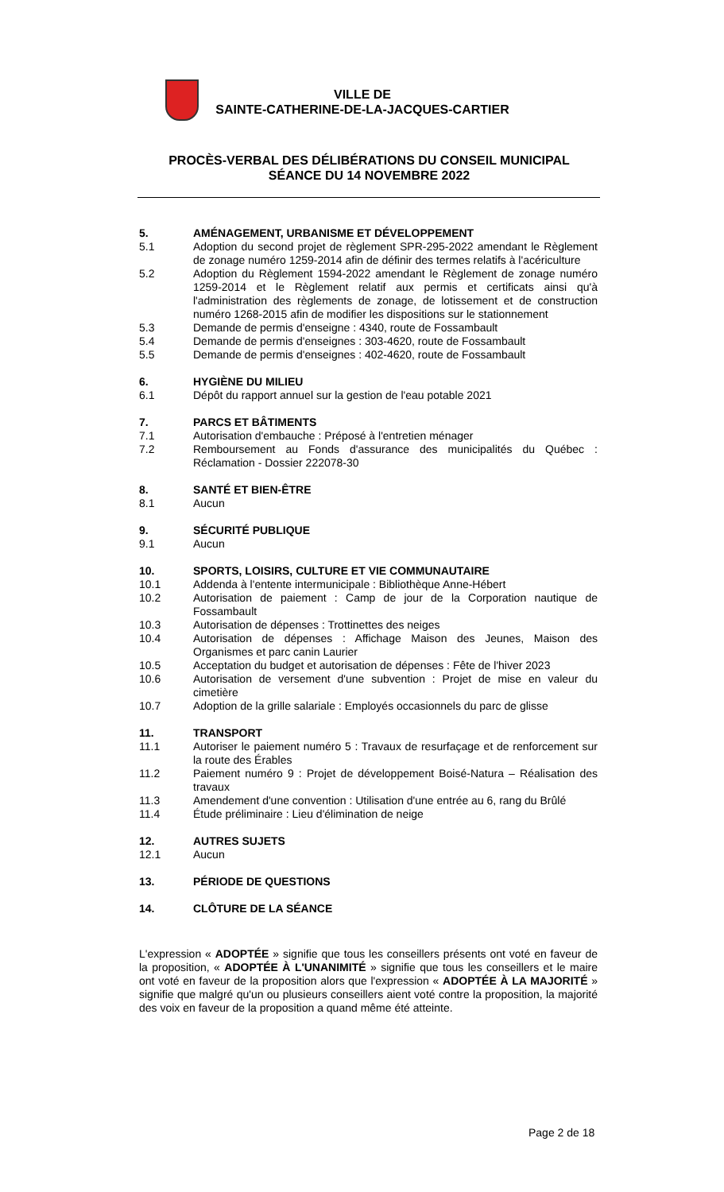VILLE DE
SAINTE-CATHERINE-DE-LA-JACQUES-CARTIER
PROCÈS-VERBAL DES DÉLIBÉRATIONS DU CONSEIL MUNICIPAL
SÉANCE DU 14 NOVEMBRE 2022
5. AMÉNAGEMENT, URBANISME ET DÉVELOPPEMENT
5.1 Adoption du second projet de règlement SPR-295-2022 amendant le Règlement de zonage numéro 1259-2014 afin de définir des termes relatifs à l'acériculture
5.2 Adoption du Règlement 1594-2022 amendant le Règlement de zonage numéro 1259-2014 et le Règlement relatif aux permis et certificats ainsi qu'à l'administration des règlements de zonage, de lotissement et de construction numéro 1268-2015 afin de modifier les dispositions sur le stationnement
5.3 Demande de permis d'enseigne : 4340, route de Fossambault
5.4 Demande de permis d'enseignes : 303-4620, route de Fossambault
5.5 Demande de permis d'enseignes : 402-4620, route de Fossambault
6. HYGIÈNE DU MILIEU
6.1 Dépôt du rapport annuel sur la gestion de l'eau potable 2021
7. PARCS ET BÂTIMENTS
7.1 Autorisation d'embauche : Préposé à l'entretien ménager
7.2 Remboursement au Fonds d'assurance des municipalités du Québec : Réclamation - Dossier 222078-30
8. SANTÉ ET BIEN-ÊTRE
8.1 Aucun
9. SÉCURITÉ PUBLIQUE
9.1 Aucun
10. SPORTS, LOISIRS, CULTURE ET VIE COMMUNAUTAIRE
10.1 Addenda à l'entente intermunicipale : Bibliothèque Anne-Hébert
10.2 Autorisation de paiement : Camp de jour de la Corporation nautique de Fossambault
10.3 Autorisation de dépenses : Trottinettes des neiges
10.4 Autorisation de dépenses : Affichage Maison des Jeunes, Maison des Organismes et parc canin Laurier
10.5 Acceptation du budget et autorisation de dépenses : Fête de l'hiver 2023
10.6 Autorisation de versement d'une subvention : Projet de mise en valeur du cimetière
10.7 Adoption de la grille salariale : Employés occasionnels du parc de glisse
11. TRANSPORT
11.1 Autoriser le paiement numéro 5 : Travaux de resurfaçage et de renforcement sur la route des Érables
11.2 Paiement numéro 9 : Projet de développement Boisé-Natura – Réalisation des travaux
11.3 Amendement d'une convention : Utilisation d'une entrée au 6, rang du Brûlé
11.4 Étude préliminaire : Lieu d'élimination de neige
12. AUTRES SUJETS
12.1 Aucun
13. PÉRIODE DE QUESTIONS
14. CLÔTURE DE LA SÉANCE
L'expression « ADOPTÉE » signifie que tous les conseillers présents ont voté en faveur de la proposition, « ADOPTÉE À L'UNANIMITÉ » signifie que tous les conseillers et le maire ont voté en faveur de la proposition alors que l'expression « ADOPTÉE À LA MAJORITÉ » signifie que malgré qu'un ou plusieurs conseillers aient voté contre la proposition, la majorité des voix en faveur de la proposition a quand même été atteinte.
Page 2 de 18